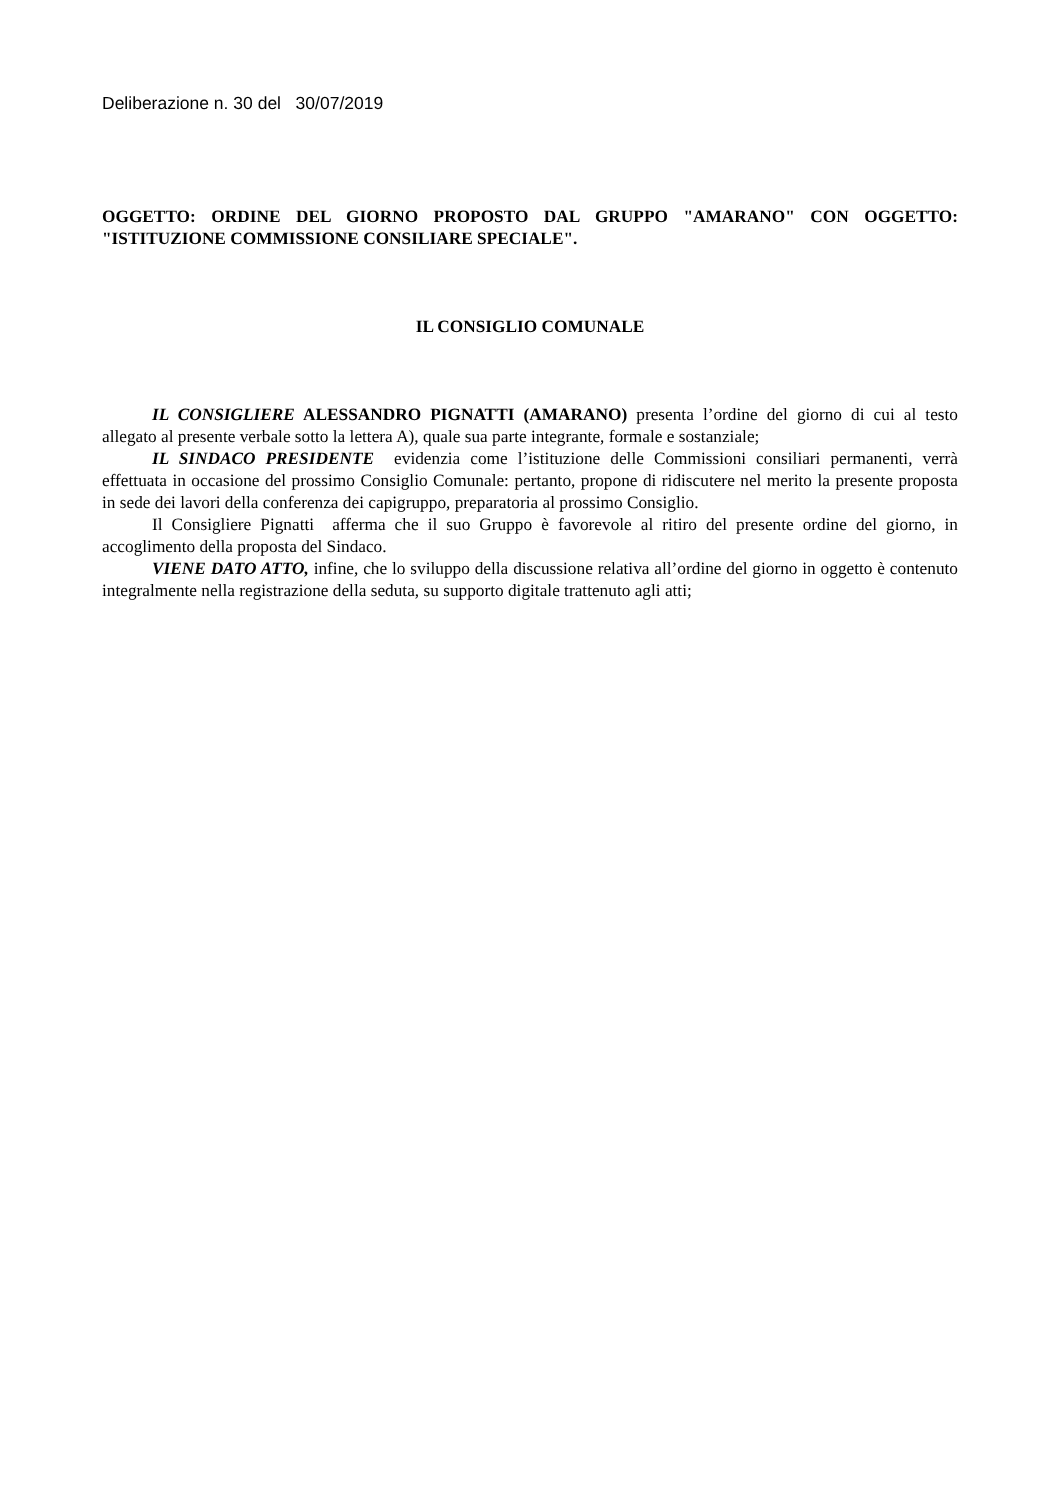Deliberazione n. 30 del 30/07/2019
OGGETTO: ORDINE DEL GIORNO PROPOSTO DAL GRUPPO "AMARANO" CON OGGETTO: "ISTITUZIONE COMMISSIONE CONSILIARE SPECIALE".
IL CONSIGLIO COMUNALE
IL CONSIGLIERE ALESSANDRO PIGNATTI (AMARANO) presenta l’ordine del giorno di cui al testo allegato al presente verbale sotto la lettera A), quale sua parte integrante, formale e sostanziale;
IL SINDACO PRESIDENTE evidenzia come l’istituzione delle Commissioni consiliari permanenti, verrà effettuata in occasione del prossimo Consiglio Comunale: pertanto, propone di ridiscutere nel merito la presente proposta in sede dei lavori della conferenza dei capigruppo, preparatoria al prossimo Consiglio.
Il Consigliere Pignatti afferma che il suo Gruppo è favorevole al ritiro del presente ordine del giorno, in accoglimento della proposta del Sindaco.
VIENE DATO ATTO, infine, che lo sviluppo della discussione relativa all’ordine del giorno in oggetto è contenuto integralmente nella registrazione della seduta, su supporto digitale trattenuto agli atti;